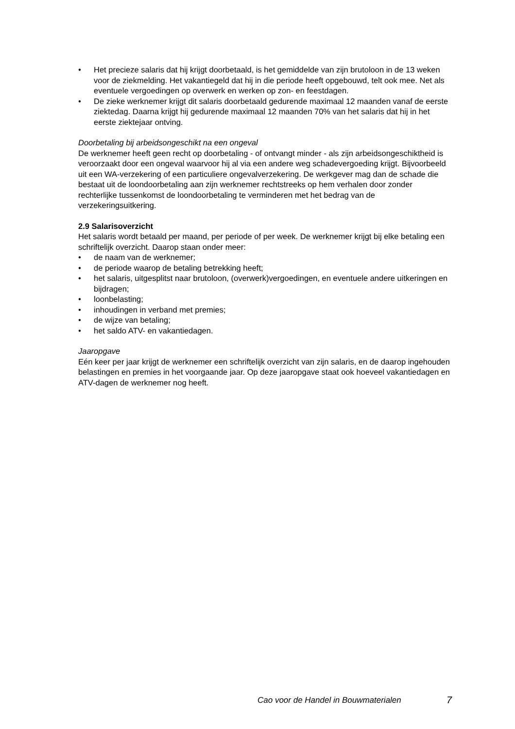• Het precieze salaris dat hij krijgt doorbetaald, is het gemiddelde van zijn brutoloon in de 13 weken voor de ziekmelding. Het vakantiegeld dat hij in die periode heeft opgebouwd, telt ook mee. Net als eventuele vergoedingen op overwerk en werken op zon- en feestdagen.
• De zieke werknemer krijgt dit salaris doorbetaald gedurende maximaal 12 maanden vanaf de eerste ziektedag. Daarna krijgt hij gedurende maximaal 12 maanden 70% van het salaris dat hij in het eerste ziektejaar ontving.
Doorbetaling bij arbeidsongeschikt na een ongeval
De werknemer heeft geen recht op doorbetaling - of ontvangt minder - als zijn arbeidsongeschiktheid is veroorzaakt door een ongeval waarvoor hij al via een andere weg schadevergoeding krijgt. Bijvoorbeeld uit een WA-verzekering of een particuliere ongevalverzekering. De werkgever mag dan de schade die bestaat uit de loondoorbetaling aan zijn werknemer rechtstreeks op hem verhalen door zonder rechterlijke tussenkomst de loondoorbetaling te verminderen met het bedrag van de verzekeringsuitkering.
2.9 Salarisoverzicht
Het salaris wordt betaald per maand, per periode of per week. De werknemer krijgt bij elke betaling een schriftelijk overzicht. Daarop staan onder meer:
• de naam van de werknemer;
• de periode waarop de betaling betrekking heeft;
• het salaris, uitgesplitst naar brutoloon, (overwerk)vergoedingen, en eventuele andere uitkeringen en bijdragen;
• loonbelasting;
• inhoudingen in verband met premies;
• de wijze van betaling;
• het saldo ATV- en vakantiedagen.
Jaaropgave
Eén keer per jaar krijgt de werknemer een schriftelijk overzicht van zijn salaris, en de daarop ingehouden belastingen en premies in het voorgaande jaar. Op deze jaaropgave staat ook hoeveel vakantiedagen en ATV-dagen de werknemer nog heeft.
Cao voor de Handel in Bouwmaterialen 7